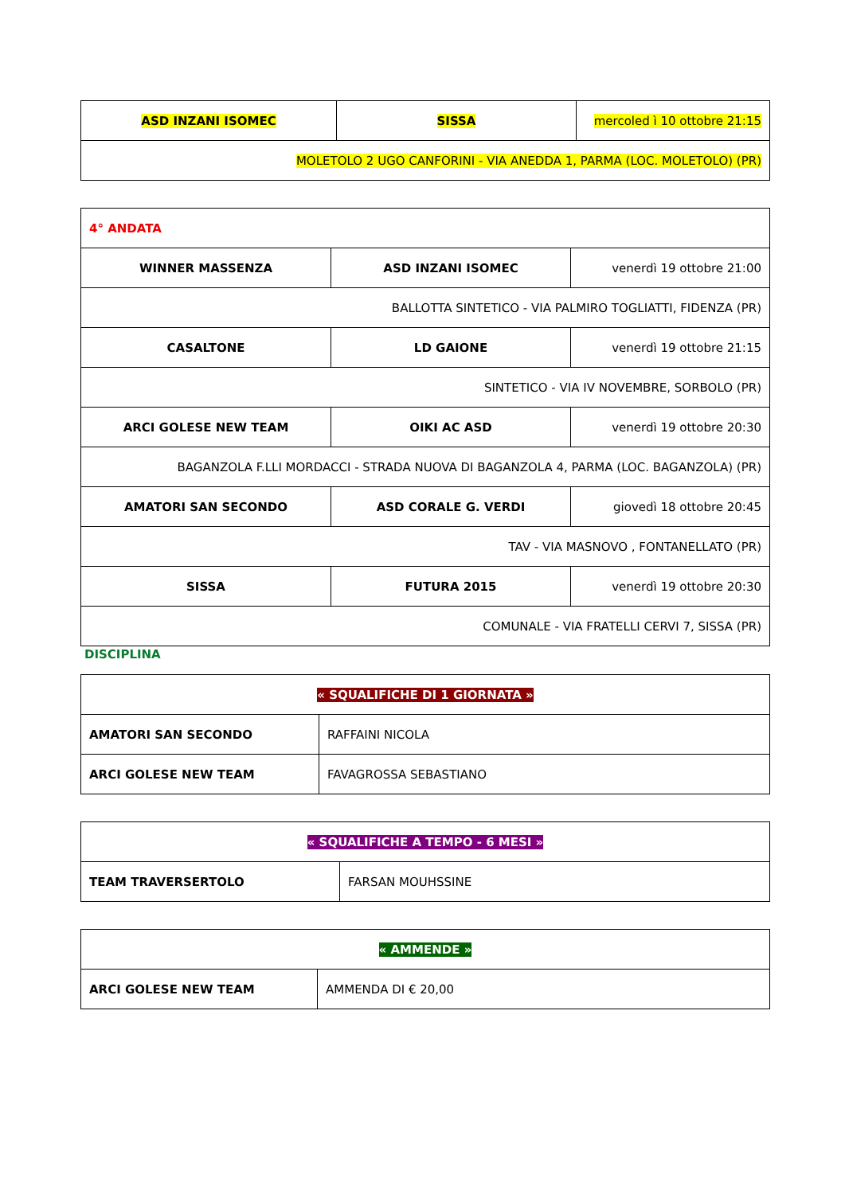| ASD INZANI ISOMEC | SISSA | mercoled ì 10 ottobre 21:15 |
| MOLETOLO 2 UGO CANFORINI - VIA ANEDDA 1, PARMA (LOC. MOLETOLO) (PR) | | |
| 4° ANDATA | | |
| WINNER MASSENZA | ASD INZANI ISOMEC | venerdì 19 ottobre 21:00 |
| BALLOTTA SINTETICO - VIA PALMIRO TOGLIATTI, FIDENZA (PR) | | |
| CASALTONE | LD GAIONE | venerdì 19 ottobre 21:15 |
| SINTETICO - VIA IV NOVEMBRE, SORBOLO (PR) | | |
| ARCI GOLESE NEW TEAM | OIKI AC ASD | venerdì 19 ottobre 20:30 |
| BAGANZOLA F.LLI MORDACCI - STRADA NUOVA DI BAGANZOLA 4, PARMA (LOC. BAGANZOLA) (PR) | | |
| AMATORI SAN SECONDO | ASD CORALE G. VERDI | giovedì 18 ottobre 20:45 |
| TAV - VIA MASNOVO , FONTANELLATO (PR) | | |
| SISSA | FUTURA 2015 | venerdì 19 ottobre 20:30 |
| COMUNALE - VIA FRATELLI CERVI 7, SISSA (PR) | | |
DISCIPLINA
| « SQUALIFICHE DI 1 GIORNATA » | |
| AMATORI SAN SECONDO | RAFFAINI NICOLA |
| ARCI GOLESE NEW TEAM | FAVAGROSSA SEBASTIANO |
| « SQUALIFICHE A TEMPO - 6 MESI » | |
| TEAM TRAVERSERTOLO | FARSAN MOUHSSINE |
| « AMMENDE » | |
| ARCI GOLESE NEW TEAM | AMMENDA DI € 20,00 |